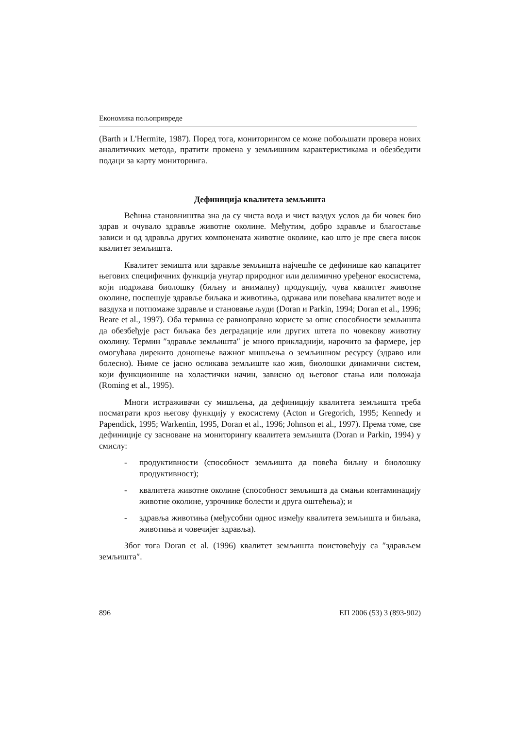Економика пољопривреде
(Barth и L'Hermite, 1987). Поред тога, мониторингом се може побољшати провера нових аналитичких метода, пратити промена у земљишним карактеристикама и обезбедити подаци за карту мониторинга.
Дефиниција квалитета земљишта
Већина становништва зна да су чиста вода и чист ваздух услов да би човек био здрав и очувало здравље животне околине. Међутим, добро здравље и благостање зависи и од здравља других компонената животне околине, као што је пре свега висок квалитет земљишта.
Квалитет земишта или здравље земљишта најчешће се дефинише као капацитет његових специфичних функција унутар природног или делимично уређеног екосистема, који подржава биолошку (биљну и анималну) продукцију, чува квалитет животне околине, поспешује здравље биљака и животиња, одржава или повећава квалитет воде и ваздуха и потпомаже здравље и становање људи (Doran и Parkin, 1994; Doran et al., 1996; Beare et al., 1997). Оба термина се равноправно користе за опис способности земљишта да обезбеђује раст биљака без деградације или других штета по човекову животну околину. Термин ″здравље земљишта″ је много прикладнији, нарочито за фармере, јер омогућава дирекнто доношење важног мишљења о земљишном ресурсу (здраво или болесно). Њиме се јасно осликава земљиште као жив, биолошки динамични систем, који функционише на холастички начин, зависно од његовог стања или положаја (Roming et al., 1995).
Многи истраживачи су мишљења, да дефиницију квалитета земљишта треба посматрати кроз његову функцију у екосистему (Acton и Gregorich, 1995; Kennedy и Papendick, 1995; Warkentin, 1995, Doran et al., 1996; Johnson et al., 1997). Према томе, све дефиниције су засноване на мониторингу квалитета земљишта (Doran и Parkin, 1994) у смислу:
- продуктивности (способност земљишта да повећа биљну и биолошку продуктивност);
- квалитета животне околине (способност земљишта да смањи контаминацију животне околине, узрочнике болести и друга оштећења); и
- здравља животиња (међусобни однос између квалитета земљишта и биљака, животиња и човечијег здравља).
Због тога Doran et al. (1996) квалитет земљишта поистовећују са ″здрављем земљишта″.
896 ЕП 2006 (53) 3 (893-902)